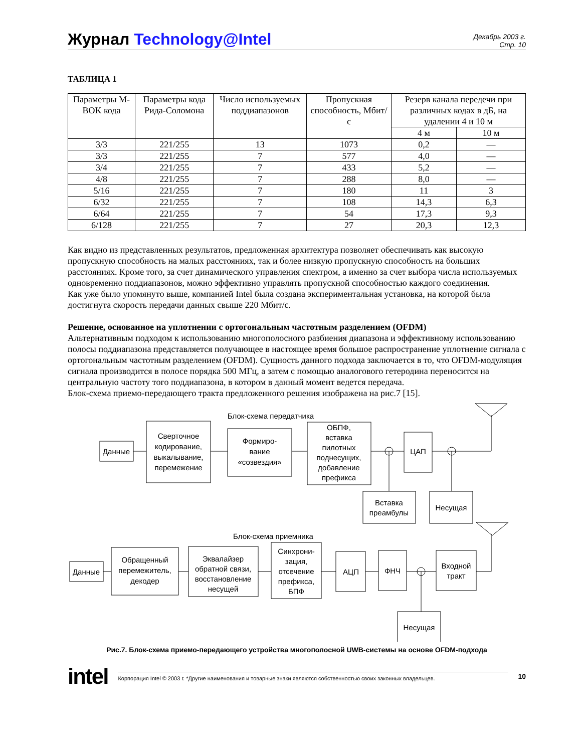Журнал Technology@Intel
Декабрь 2003 г.
Стр. 10
ТАБЛИЦА 1
| Параметры M-BOK кода | Параметры кода Рида-Соломона | Число используемых поддиапазонов | Пропускная способность, Мбит/с | Резерв канала передечи при различных кодах в дБ, на удалении 4 и 10 м | |
| --- | --- | --- | --- | --- | --- |
| | | | | 4 м | 10 м |
| 3/3 | 221/255 | 13 | 1073 | 0,2 | — |
| 3/3 | 221/255 | 7 | 577 | 4,0 | — |
| 3/4 | 221/255 | 7 | 433 | 5,2 | — |
| 4/8 | 221/255 | 7 | 288 | 8,0 | — |
| 5/16 | 221/255 | 7 | 180 | 11 | 3 |
| 6/32 | 221/255 | 7 | 108 | 14,3 | 6,3 |
| 6/64 | 221/255 | 7 | 54 | 17,3 | 9,3 |
| 6/128 | 221/255 | 7 | 27 | 20,3 | 12,3 |
Как видно из представленных результатов, предложенная архитектура позволяет обеспечивать как высокую пропускную способность на малых расстояниях, так и более низкую пропускную способность на больших расстояниях. Кроме того, за счет динамического управления спектром, а именно за счет выбора числа используемых одновременно поддиапазонов, можно эффективно управлять пропускной способностью каждого соединения.
Как уже было упомянуто выше, компанией Intel была создана экспериментальная установка, на которой была достигнута скорость передачи данных свыше 220 Мбит/с.
Решение, основанное на уплотнении с ортогональным частотным разделением (OFDM)
Альтернативным подходом к использованию многополосного разбиения диапазона и эффективному использованию полосы поддиапазона представляется получающее в настоящее время большое распространение уплотнение сигнала с ортогональным частотным разделением (OFDM). Сущность данного подхода заключается в то, что OFDM-модуляция сигнала производится в полосе порядка 500 МГц, а затем с помощью аналогового гетеродина переносится на центральную частоту того поддиапазона, в котором в данный момент ведется передача.
Блок-схема приемо-передающего тракта предложенного решения изображена на рис.7 [15].
Блок-схема передатчика
Данные
Сверточное
кодирование,
выкалывание,
перемежение
Формиро-
вание
«созвездия»
ОБПФ,
вставка
пилотных
поднесущих,
добавление
префикса
ЦАП
Вставка
преамбулы
Несущая
Блок-схема приемника
Данные
Обращенный
перемежитель,
декодер
Эквалайзер
обратной связи,
восстановление
несущей
Синхрони-
зация,
отсечение
префикса,
БПФ
АЦП
ФНЧ
Входной
тракт
Несущая
Рис.7. Блок-схема приемо-передающего устройства многополосной UWB-системы на основе OFDM-подхода
intel Корпорация Intel © 2003 г. *Другие наименования и товарные знаки являются собственностью своих законных владельцев. 10